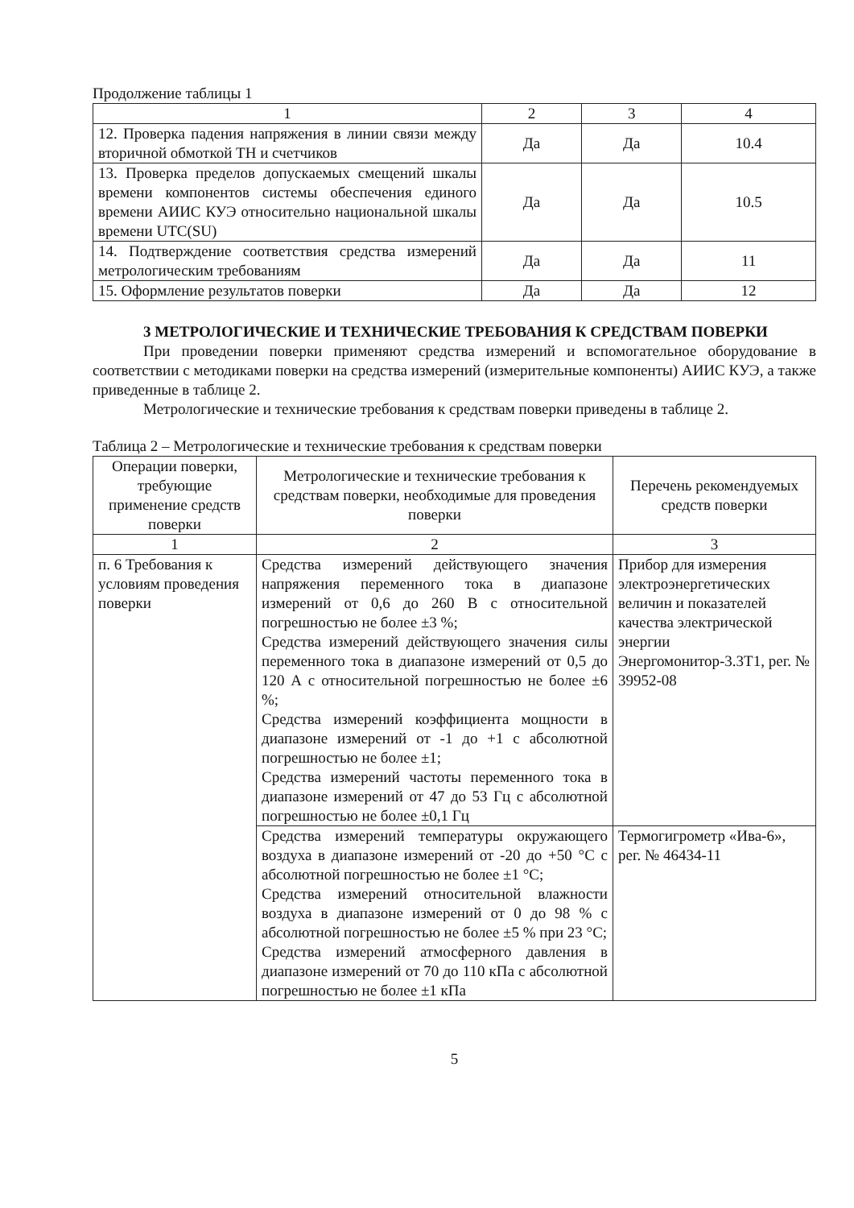Продолжение таблицы 1
| 1 | 2 | 3 | 4 |
| --- | --- | --- | --- |
| 12. Проверка падения напряжения в линии связи между вторичной обмоткой ТН и счетчиков | Да | Да | 10.4 |
| 13. Проверка пределов допускаемых смещений шкалы времени компонентов системы обеспечения единого времени АИИС КУЭ относительно национальной шкалы времени UTC(SU) | Да | Да | 10.5 |
| 14. Подтверждение соответствия средства измерений метрологическим требованиям | Да | Да | 11 |
| 15. Оформление результатов поверки | Да | Да | 12 |
3 МЕТРОЛОГИЧЕСКИЕ И ТЕХНИЧЕСКИЕ ТРЕБОВАНИЯ К СРЕДСТВАМ ПОВЕРКИ
При проведении поверки применяют средства измерений и вспомогательное оборудование в соответствии с методиками поверки на средства измерений (измерительные компоненты) АИИС КУЭ, а также приведенные в таблице 2.
Метрологические и технические требования к средствам поверки приведены в таблице 2.
Таблица 2 – Метрологические и технические требования к средствам поверки
| Операции поверки, требующие применение средств поверки | Метрологические и технические требования к средствам поверки, необходимые для проведения поверки | Перечень рекомендуемых средств поверки |
| --- | --- | --- |
| 1 | 2 | 3 |
| п. 6 Требования к условиям проведения поверки | Средства измерений действующего значения напряжения переменного тока в диапазоне измерений от 0,6 до 260 В с относительной погрешностью не более ±3 %; Средства измерений действующего значения силы переменного тока в диапазоне измерений от 0,5 до 120 А с относительной погрешностью не более ±6 %; Средства измерений коэффициента мощности в диапазоне измерений от -1 до +1 с абсолютной погрешностью не более ±1; Средства измерений частоты переменного тока в диапазоне измерений от 47 до 53 Гц с абсолютной погрешностью не более ±0,1 Гц | Прибор для измерения электроэнергетических величин и показателей качества электрической энергии Энергомонитор-3.3Т1, рег. № 39952-08 |
| | Средства измерений температуры окружающего воздуха в диапазоне измерений от -20 до +50 °С с абсолютной погрешностью не более ±1 °С; Средства измерений относительной влажности воздуха в диапазоне измерений от 0 до 98 % с абсолютной погрешностью не более ±5 % при 23 °С; Средства измерений атмосферного давления в диапазоне измерений от 70 до 110 кПа с абсолютной погрешностью не более ±1 кПа | Термогигрометр «Ива-6», рег. № 46434-11 |
5